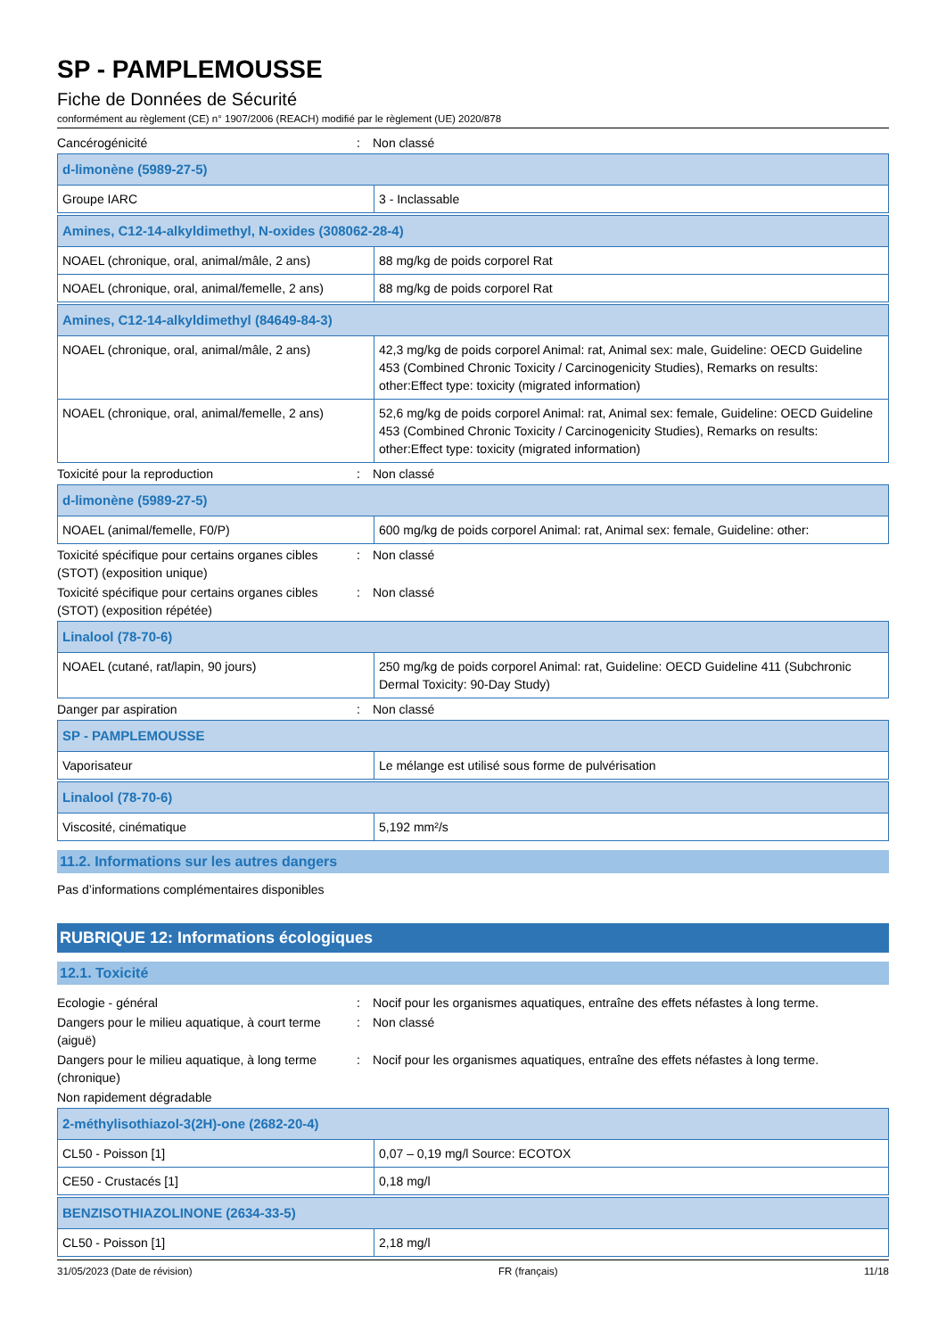SP - PAMPLEMOUSSE
Fiche de Données de Sécurité
conformément au règlement (CE) n° 1907/2006 (REACH) modifié par le règlement (UE) 2020/878
Cancérogénicité : Non classé
| d-limonène (5989-27-5) | |
| Groupe IARC | 3 - Inclassable |
| Amines, C12-14-alkyldimethyl, N-oxides (308062-28-4) | |
| NOAEL (chronique, oral, animal/mâle, 2 ans) | 88 mg/kg de poids corporel Rat |
| NOAEL (chronique, oral, animal/femelle, 2 ans) | 88 mg/kg de poids corporel Rat |
| Amines, C12-14-alkyldimethyl (84649-84-3) | |
| NOAEL (chronique, oral, animal/mâle, 2 ans) | 42,3 mg/kg de poids corporel Animal: rat, Animal sex: male, Guideline: OECD Guideline 453 (Combined Chronic Toxicity / Carcinogenicity Studies), Remarks on results: other:Effect type: toxicity (migrated information) |
| NOAEL (chronique, oral, animal/femelle, 2 ans) | 52,6 mg/kg de poids corporel Animal: rat, Animal sex: female, Guideline: OECD Guideline 453 (Combined Chronic Toxicity / Carcinogenicity Studies), Remarks on results: other:Effect type: toxicity (migrated information) |
Toxicité pour la reproduction : Non classé
| d-limonène (5989-27-5) | |
| NOAEL (animal/femelle, F0/P) | 600 mg/kg de poids corporel Animal: rat, Animal sex: female, Guideline: other: |
Toxicité spécifique pour certains organes cibles (STOT) (exposition unique)
: Non classé
Toxicité spécifique pour certains organes cibles (STOT) (exposition répétée)
: Non classé
| Linalool (78-70-6) | |
| NOAEL (cutané, rat/lapin, 90 jours) | 250 mg/kg de poids corporel Animal: rat, Guideline: OECD Guideline 411 (Subchronic Dermal Toxicity: 90-Day Study) |
Danger par aspiration : Non classé
| SP - PAMPLEMOUSSE | |
| Vaporisateur | Le mélange est utilisé sous forme de pulvérisation |
| Linalool (78-70-6) | |
| Viscosité, cinématique | 5,192 mm²/s |
11.2. Informations sur les autres dangers
Pas d’informations complémentaires disponibles
RUBRIQUE 12: Informations écologiques
12.1. Toxicité
Ecologie - général : Nocif pour les organismes aquatiques, entraîne des effets néfastes à long terme.
Dangers pour le milieu aquatique, à court terme (aiguë)
: Non classé
Dangers pour le milieu aquatique, à long terme (chronique)
: Nocif pour les organismes aquatiques, entraîne des effets néfastes à long terme.
Non rapidement dégradable
| 2-méthylisothiazol-3(2H)-one (2682-20-4) | |
| CL50 - Poisson [1] | 0,07 – 0,19 mg/l Source: ECOTOX |
| CE50 - Crustacés [1] | 0,18 mg/l |
| BENZISOTHIAZOLINONE (2634-33-5) | |
| CL50 - Poisson [1] | 2,18 mg/l |
31/05/2023 (Date de révision) FR (français) 11/18